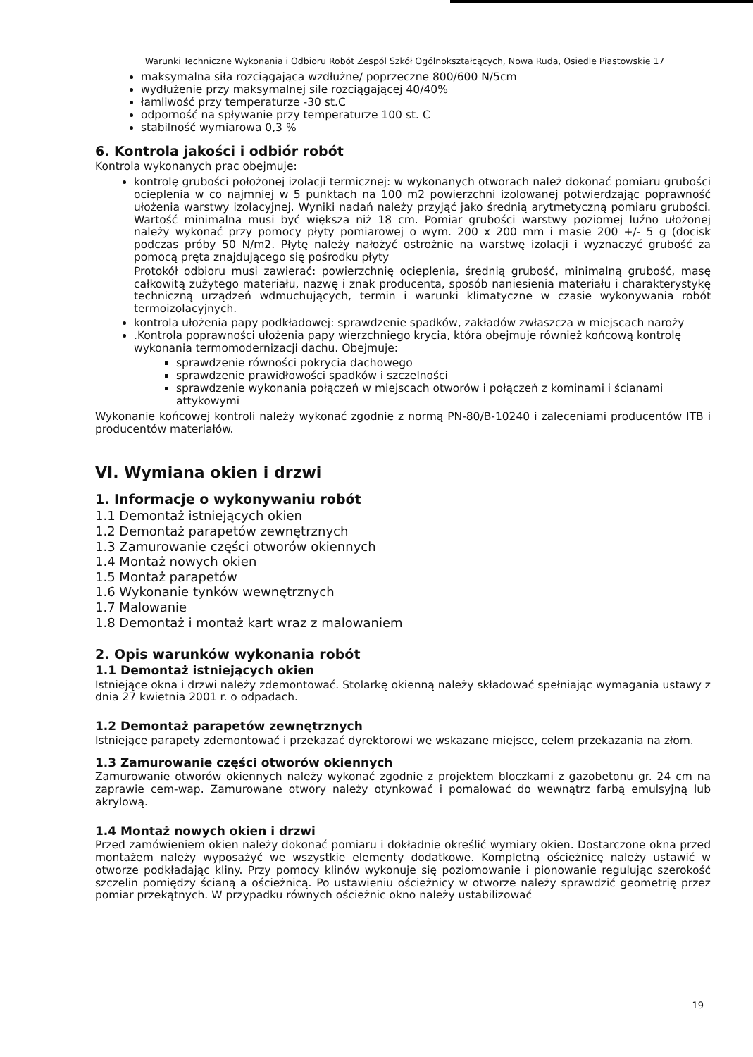Warunki Techniczne Wykonania i Odbioru Robót Zespól Szkół Ogólnokształcących, Nowa Ruda, Osiedle Piastowskie 17
maksymalna siła rozciągająca wzdłużne/ poprzeczne 800/600 N/5cm
wydłużenie przy maksymalnej sile rozciągającej 40/40%
łamliwość przy temperaturze -30 st.C
odporność na spływanie przy temperaturze 100 st. C
stabilność wymiarowa 0,3 %
6. Kontrola jakości i odbiór robót
Kontrola wykonanych prac obejmuje:
kontrolę grubości położonej izolacji termicznej: w wykonanych otworach należ dokonać pomiaru grubości ocieplenia w co najmniej w 5 punktach na 100 m2 powierzchni izolowanej potwierdzając poprawność ułożenia warstwy izolacyjnej. Wyniki nadań należy przyjąć jako średnią arytmetyczną pomiaru grubości. Wartość minimalna musi być większa niż 18 cm. Pomiar grubości warstwy poziomej luźno ułożonej należy wykonać przy pomocy płyty pomiarowej o wym. 200 x 200 mm i masie 200 +/- 5 g (docisk podczas próby 50 N/m2. Płytę należy nałożyć ostrożnie na warstwę izolacji i wyznaczyć grubość za pomocą pręta znajdującego się pośrodku płyty
Protokół odbioru musi zawierać: powierzchnię ocieplenia, średnią grubość, minimalną grubość, masę całkowitą zużytego materiału, nazwę i znak producenta, sposób naniesienia materiału i charakterystykę techniczną urządzeń wdmuchujących, termin i warunki klimatyczne w czasie wykonywania robót termoizolacyjnych.
kontrola ułożenia papy podkładowej: sprawdzenie spadków, zakładów zwłaszcza w miejscach naroży
.Kontrola poprawności ułożenia papy wierzchniego krycia, która obejmuje również końcową kontrolę wykonania termomodernizacji dachu. Obejmuje:
sprawdzenie równości pokrycia dachowego
sprawdzenie prawidłowości spadków i szczelności
sprawdzenie wykonania połączeń w miejscach otworów i połączeń z kominami i ścianami attykowymi
Wykonanie końcowej kontroli należy wykonać zgodnie z normą PN-80/B-10240 i zaleceniami producentów ITB i producentów materiałów.
VI. Wymiana okien i drzwi
1. Informacje o wykonywaniu robót
1.1 Demontaż istniejących okien
1.2 Demontaż parapetów zewnętrznych
1.3 Zamurowanie części otworów okiennych
1.4 Montaż nowych okien
1.5 Montaż parapetów
1.6 Wykonanie tynków wewnętrznych
1.7 Malowanie
1.8 Demontaż i montaż kart wraz z malowaniem
2. Opis warunków wykonania robót
1.1 Demontaż istniejących okien
Istniejące okna i drzwi należy zdemontować. Stolarkę okienną należy składować spełniając wymagania ustawy z dnia 27 kwietnia 2001 r. o odpadach.
1.2 Demontaż parapetów zewnętrznych
Istniejące parapety zdemontować i przekazać dyrektorowi we wskazane miejsce, celem przekazania na złom.
1.3 Zamurowanie części otworów okiennych
Zamurowanie otworów okiennych należy wykonać zgodnie z projektem bloczkami z gazobetonu gr. 24 cm na zaprawie cem-wap. Zamurowane otwory należy otynkować i pomalować do wewnątrz farbą emulsyjną lub akrylową.
1.4 Montaż nowych okien i drzwi
Przed zamówieniem okien należy dokonać pomiaru i dokładnie określić wymiary okien. Dostarczone okna przed montażem należy wyposażyć we wszystkie elementy dodatkowe. Kompletną ościeżnicę należy ustawić w otworze podkładając kliny. Przy pomocy klinów wykonuje się poziomowanie i pionowanie regulując szerokość szczelin pomiędzy ścianą a ościeżnicą. Po ustawieniu ościeżnicy w otworze należy sprawdzić geometrię przez pomiar przekątnych. W przypadku równych ościeżnic okno należy ustabilizować
19